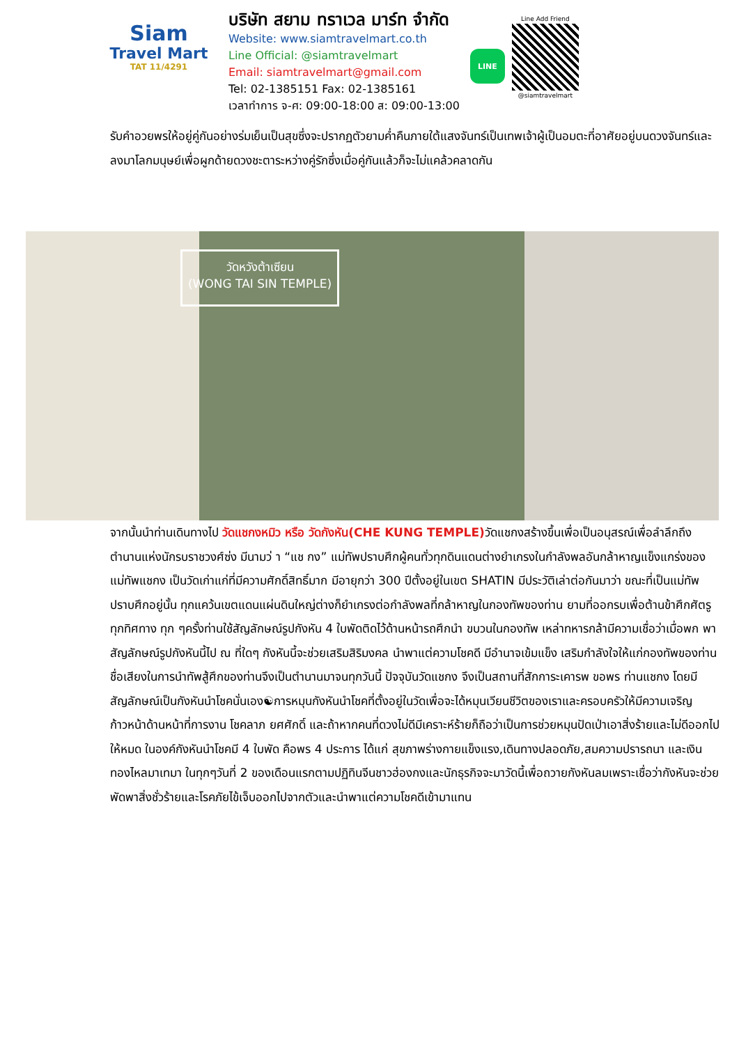Siam
Travel Mart
TAT 11/4291
บริษัท สยาม ทราเวล มาร์ท จำกัด
Website: www.siamtravelmart.co.th
Line Official: @siamtravelmart
Email: siamtravelmart@gmail.com
Tel: 02-1385151 Fax: 02-1385161
เวลาทำการ จ-ศ: 09:00-18:00 ส: 09:00-13:00
LINE
Line Add Friend
@siamtravelmart
รับคำอวยพรให้อยู่คู่กันอย่างร่มเย็นเป็นสุขซึ่งจะปรากฏตัวยามค่ำคืนภายใต้แสงจันทร์เป็นเทพเจ้าผู้เป็นอมตะที่อาศัยอยู่บนดวงจันทร์และลงมาโลกมนุษย์เพื่อผูกด้ายดวงชะตาระหว่างคู่รักซึ่งเมื่อคู่กันแล้วก็จะไม่แคล้วคลาดกัน
วัดหวังต้าเซียน
(WONG TAI SIN TEMPLE)
จากนั้นนำท่านเดินทางไป วัดแชกงหมิว หรือ วัดกังหัน(CHE KUNG TEMPLE) วัดแชกงสร้างขึ้นเพื่อเป็นอนุสรณ์เพื่อลำลึกถึงตำนานแห่งนักรบราชวงศ์ซ่ง มีนามว่ า “แช กง” แม่ทัพปราบศึกผู้คนทั่วทุกดินแดนต่างยำเกรงในกำลังพลอันกล้าหาญแข็งแกร่งของแม่ทัพแชกง เป็นวัดเก่าแก่ที่มีความศักดิ์สิทธิ์มาก มีอายุกว่า 300 ปีตั้งอยู่ในเขต SHATIN มีประวัติเล่าต่อกันมาว่า ขณะที่เป็นแม่ทัพปราบศึกอยู่นั้น ทุกแคว้นเขตแดนแผ่นดินใหญ่ต่างก็ยำเกรงต่อกำลังพลที่กล้าหาญในกองทัพของท่าน ยามที่ออกรบเพื่อต้านข้าศึกศัตรูทุกทิศทาง ทุก ๆครั้งท่านใช้สัญลักษณ์รูปกังหัน 4 ใบพัดติดไว้ด้านหน้ารถศึกนำ ขบวนในกองทัพ เหล่าทหารกล้ามีความเชื่อว่าเมื่อพก พาสัญลักษณ์รูปกังหันนี้ไป ณ ที่ใดๆ กังหันนี้จะช่วยเสริมสิริมงคล นำพาแต่ความโชคดี มีอำนาจเข้มแข็ง เสริมกำลังใจให้แก่กองทัพของท่าน ชื่อเสียงในการนำทัพสู้ศึกของท่านจึงเป็นตำนานมาจนทุกวันนี้ ปัจจุบันวัดแชกง จึงเป็นสถานที่สักการะเคารพ ขอพร ท่านแชกง โดยมีสัญลักษณ์เป็นกังหันนำโชคนั่นเอง☯การหมุนกังหันนำโชคที่ตั้งอยู่ในวัดเพื่อจะได้หมุนเวียนชีวิตของเราและครอบครัวให้มีความเจริญก้าวหน้าด้านหน้าที่การงาน โชคลาภ ยศศักดิ์ และถ้าหากคนที่ดวงไม่ดีมีเคราะห์ร้ายก็ถือว่าเป็นการช่วยหมุนปัดเป่าเอาสิ่งร้ายและไม่ดีออกไปให้หมด ในองค์กังหันนำโชคมี 4 ใบพัด คือพร 4 ประการ ได้แก่ สุขภาพร่างกายแข็งแรง,เดินทางปลอดภัย,สมความปรารถนา และเงินทองไหลมาเทมา ในทุกๆวันที่ 2 ของเดือนแรกตามปฏิทินจีนชาวฮ่องกงและนักธุรกิจจะมาวัดนี้เพื่อถวายกังหันลมเพราะเชื่อว่ากังหันจะช่วยพัดพาสิ่งชั่วร้ายและโรคภัยไข้เจ็บออกไปจากตัวและนำพาแต่ความโชคดีเข้ามาแทน